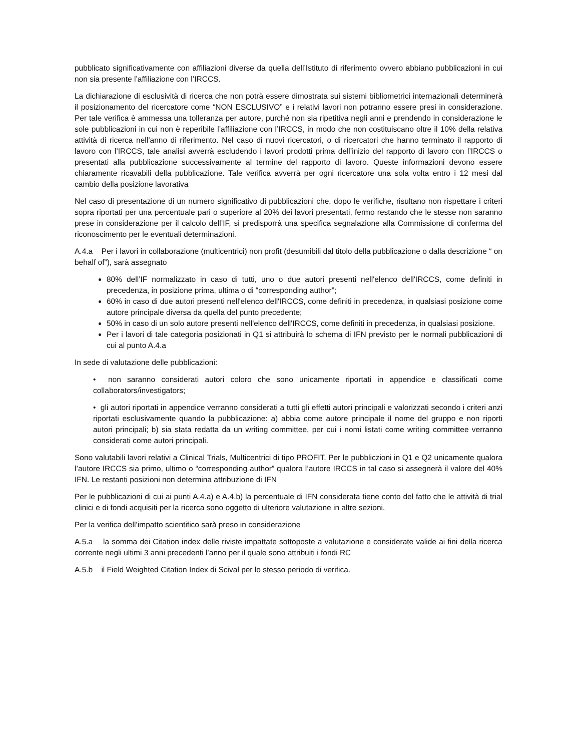pubblicato significativamente con affiliazioni diverse da quella dell’Istituto di riferimento ovvero abbiano pubblicazioni in cui non sia presente l’affiliazione con l’IRCCS.
La dichiarazione di esclusività di ricerca che non potrà essere dimostrata sui sistemi bibliometrici internazionali determinerà il posizionamento del ricercatore come “NON ESCLUSIVO” e i relativi lavori non potranno essere presi in considerazione. Per tale verifica è ammessa una tolleranza per autore, purché non sia ripetitiva negli anni e prendendo in considerazione le sole pubblicazioni in cui non è reperibile l’affiliazione con l’IRCCS, in modo che non costituiscano oltre il 10% della relativa attività di ricerca nell’anno di riferimento. Nel caso di nuovi ricercatori, o di ricercatori che hanno terminato il rapporto di lavoro con l’IRCCS, tale analisi avverrà escludendo i lavori prodotti prima dell’inizio del rapporto di lavoro con l’IRCCS o presentati alla pubblicazione successivamente al termine del rapporto di lavoro. Queste informazioni devono essere chiaramente ricavabili della pubblicazione. Tale verifica avverrà per ogni ricercatore una sola volta entro i 12 mesi dal cambio della posizione lavorativa
Nel caso di presentazione di un numero significativo di pubblicazioni che, dopo le verifiche, risultano non rispettare i criteri sopra riportati per una percentuale pari o superiore al 20% dei lavori presentati, fermo restando che le stesse non saranno prese in considerazione per il calcolo dell’IF, si predisporrà una specifica segnalazione alla Commissione di conferma del riconoscimento per le eventuali determinazioni.
A.4.a Per i lavori in collaborazione (multicentrici) non profit (desumibili dal titolo della pubblicazione o dalla descrizione “ on behalf of”), sarà assegnato
80% dell’IF normalizzato in caso di tutti, uno o due autori presenti nell'elenco dell'IRCCS, come definiti in precedenza, in posizione prima, ultima o di “corresponding author”;
60% in caso di due autori presenti nell'elenco dell'IRCCS, come definiti in precedenza, in qualsiasi posizione come autore principale diversa da quella del punto precedente;
50% in caso di un solo autore presenti nell'elenco dell'IRCCS, come definiti in precedenza, in qualsiasi posizione.
Per i lavori di tale categoria posizionati in Q1 si attribuirà lo schema di IFN previsto per le normali pubblicazioni di cui al punto A.4.a
In sede di valutazione delle pubblicazioni:
• non saranno considerati autori coloro che sono unicamente riportati in appendice e classificati come collaborators/investigators;
• gli autori riportati in appendice verranno considerati a tutti gli effetti autori principali e valorizzati secondo i criteri anzi riportati esclusivamente quando la pubblicazione: a) abbia come autore principale il nome del gruppo e non riporti autori principali; b) sia stata redatta da un writing committee, per cui i nomi listati come writing committee verranno considerati come autori principali.
Sono valutabili lavori relativi a Clinical Trials, Multicentrici di tipo PROFIT. Per le pubbliczioni in Q1 e Q2 unicamente qualora l’autore IRCCS sia primo, ultimo o “corresponding author” qualora l’autore IRCCS in tal caso si assegnerà il valore del 40% IFN. Le restanti posizioni non determina attribuzione di IFN
Per le pubblicazioni di cui ai punti A.4.a) e A.4.b) la percentuale di IFN considerata tiene conto del fatto che le attività di trial clinici e di fondi acquisiti per la ricerca sono oggetto di ulteriore valutazione in altre sezioni.
Per la verifica dell’impatto scientifico sarà preso in considerazione
A.5.a la somma dei Citation index delle riviste impattate sottoposte a valutazione e considerate valide ai fini della ricerca corrente negli ultimi 3 anni precedenti l’anno per il quale sono attribuiti i fondi RC
A.5.b il Field Weighted Citation Index di Scival per lo stesso periodo di verifica.